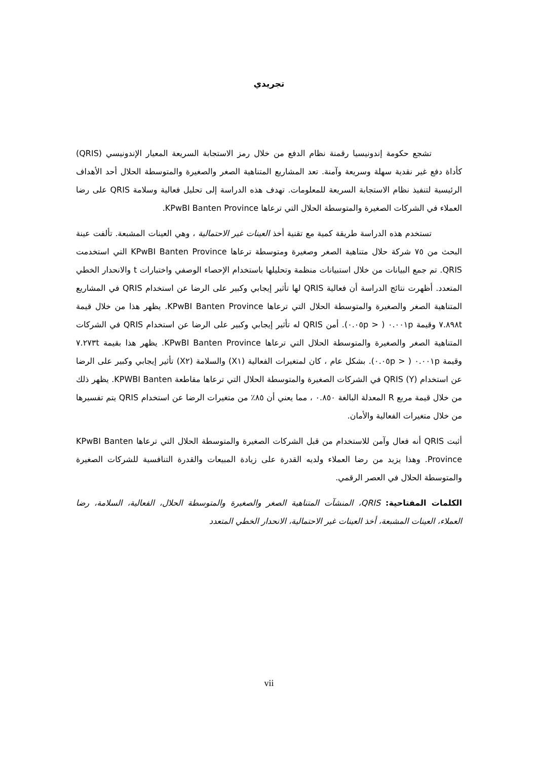تجريدي
تشجع حكومة إندونيسيا رقمنة نظام الدفع من خلال رمز الاستجابة السريعة المعيار الإندونيسي (QRIS) كأداة دفع غير نقدية سهلة وسريعة وآمنة. تعد المشاريع المتناهية الصغر والصغيرة والمتوسطة الحلال أحد الأهداف الرئيسية لتنفيذ نظام الاستجابة السريعة للمعلومات. تهدف هذه الدراسة إلى تحليل فعالية وسلامة QRIS على رضا العملاء في الشركات الصغيرة والمتوسطة الحلال التي ترعاها KPwBI Banten Province.
تستخدم هذه الدراسة طريقة كمية مع تقنية أخذ العينات غير الاحتمالية ، وهي العينات المشبعة. تألفت عينة البحث من ٧٥ شركة حلال متناهية الصغر وصغيرة ومتوسطة ترعاها KPwBI Banten Province التي استخدمت QRIS. تم جمع البيانات من خلال استبيانات منظمة وتحليلها باستخدام الإحصاء الوصفي واختبارات t والانحدار الخطي المتعدد. أظهرت نتائج الدراسة أن فعالية QRIS لها تأثير إيجابي وكبير على الرضا عن استخدام QRIS في المشاريع المتناهية الصغر والصغيرة والمتوسطة الحلال التي ترعاها KPwBI Banten Province. يظهر هذا من خلال قيمة ٧.٨٩٨t وقيمة ٠.٠٠١p ( < ٠.٠٥p). أمن QRIS له تأثير إيجابي وكبير على الرضا عن استخدام QRIS في الشركات المتناهية الصغر والصغيرة والمتوسطة الحلال التي ترعاها KPwBI Banten Province. يظهر هذا بقيمة ٧.٢٧٣t وقيمة ٠.٠٠١p ( < ٠.٠٥p). بشكل عام ، كان لمتغيرات الفعالية (X١) والسلامة (X٢) تأثير إيجابي وكبير على الرضا عن استخدام QRIS (Y) في الشركات الصغيرة والمتوسطة الحلال التي ترعاها مقاطعة KPWBI Banten. يظهر ذلك من خلال قيمة مربع R المعدلة البالغة ٠.٨٥٠ ، مما يعني أن ٨٥٪ من متغيرات الرضا عن استخدام QRIS يتم تفسيرها من خلال متغيرات الفعالية والأمان.
أثبت QRIS أنه فعال وآمن للاستخدام من قبل الشركات الصغيرة والمتوسطة الحلال التي ترعاها KPwBI Banten Province. وهذا يزيد من رضا العملاء ولديه القدرة على زيادة المبيعات والقدرة التنافسية للشركات الصغيرة والمتوسطة الحلال في العصر الرقمي.
الكلمات المفتاحية: QRIS، المنشآت المتناهية الصغر والصغيرة والمتوسطة الحلال، الفعالية، السلامة، رضا العملاء، العينات المشبعة، أخذ العينات غير الاحتمالية، الانحدار الخطي المتعدد
vii